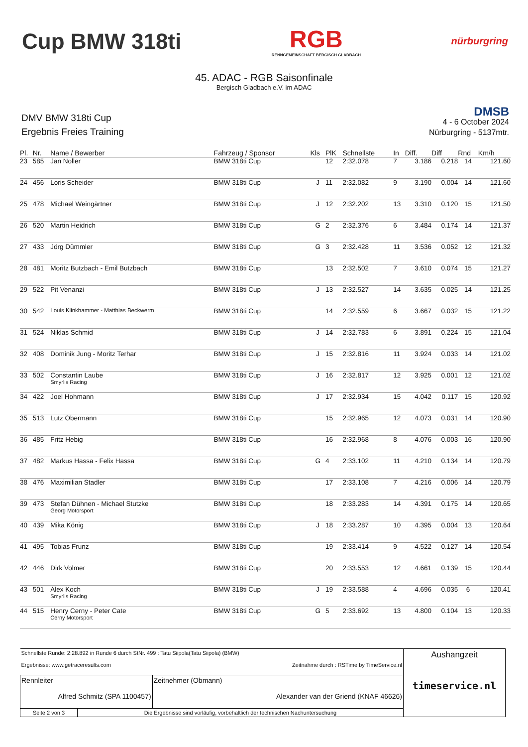Cup BMW 318ti
RGB
RENNGEMEINSCHAFT BERGISCH GLADBACH
nürburgring
45. ADAC - RGB Saisonfinale
Bergisch Gladbach e.V. im ADAC
DMV BMW 318ti Cup
Ergebnis Freies Training
DMSB
4 - 6 October 2024
Nürburgring - 5137mtr.
| Pl. | Nr. | Name / Bewerber | Fahrzeug / Sponsor | Kls | PlK | Schnellste | In | Diff. | Diff | Rnd | Km/h |
| --- | --- | --- | --- | --- | --- | --- | --- | --- | --- | --- | --- |
| 23 | 585 | Jan Noller | BMW 318ti Cup | | 12 | 2:32.078 | 7 | 3.186 | 0.218 | 14 | 121.60 |
| 24 | 456 | Loris Scheider | BMW 318ti Cup | J | 11 | 2:32.082 | 9 | 3.190 | 0.004 | 14 | 121.60 |
| 25 | 478 | Michael Weingärtner | BMW 318ti Cup | J | 12 | 2:32.202 | 13 | 3.310 | 0.120 | 15 | 121.50 |
| 26 | 520 | Martin Heidrich | BMW 318ti Cup | G | 2 | 2:32.376 | 6 | 3.484 | 0.174 | 14 | 121.37 |
| 27 | 433 | Jörg Dümmler | BMW 318ti Cup | G | 3 | 2:32.428 | 11 | 3.536 | 0.052 | 12 | 121.32 |
| 28 | 481 | Moritz Butzbach - Emil Butzbach | BMW 318ti Cup | | 13 | 2:32.502 | 7 | 3.610 | 0.074 | 15 | 121.27 |
| 29 | 522 | Pit Venanzi | BMW 318ti Cup | J | 13 | 2:32.527 | 14 | 3.635 | 0.025 | 14 | 121.25 |
| 30 | 542 | Louis Klinkhammer - Matthias Beckwerm | BMW 318ti Cup | | 14 | 2:32.559 | 6 | 3.667 | 0.032 | 15 | 121.22 |
| 31 | 524 | Niklas Schmid | BMW 318ti Cup | J | 14 | 2:32.783 | 6 | 3.891 | 0.224 | 15 | 121.04 |
| 32 | 408 | Dominik Jung - Moritz Terhar | BMW 318ti Cup | J | 15 | 2:32.816 | 11 | 3.924 | 0.033 | 14 | 121.02 |
| 33 | 502 | Constantin Laube Smyrlis Racing | BMW 318ti Cup | J | 16 | 2:32.817 | 12 | 3.925 | 0.001 | 12 | 121.02 |
| 34 | 422 | Joel Hohmann | BMW 318ti Cup | J | 17 | 2:32.934 | 15 | 4.042 | 0.117 | 15 | 120.92 |
| 35 | 513 | Lutz Obermann | BMW 318ti Cup | | 15 | 2:32.965 | 12 | 4.073 | 0.031 | 14 | 120.90 |
| 36 | 485 | Fritz Hebig | BMW 318ti Cup | | 16 | 2:32.968 | 8 | 4.076 | 0.003 | 16 | 120.90 |
| 37 | 482 | Markus Hassa - Felix Hassa | BMW 318ti Cup | G | 4 | 2:33.102 | 11 | 4.210 | 0.134 | 14 | 120.79 |
| 38 | 476 | Maximilian Stadler | BMW 318ti Cup | | 17 | 2:33.108 | 7 | 4.216 | 0.006 | 14 | 120.79 |
| 39 | 473 | Stefan Dühnen - Michael Stutzke Georg Motorsport | BMW 318ti Cup | | 18 | 2:33.283 | 14 | 4.391 | 0.175 | 14 | 120.65 |
| 40 | 439 | Mika König | BMW 318ti Cup | J | 18 | 2:33.287 | 10 | 4.395 | 0.004 | 13 | 120.64 |
| 41 | 495 | Tobias Frunz | BMW 318ti Cup | | 19 | 2:33.414 | 9 | 4.522 | 0.127 | 14 | 120.54 |
| 42 | 446 | Dirk Volmer | BMW 318ti Cup | | 20 | 2:33.553 | 12 | 4.661 | 0.139 | 15 | 120.44 |
| 43 | 501 | Alex Koch Smyrlis Racing | BMW 318ti Cup | J | 19 | 2:33.588 | 4 | 4.696 | 0.035 | 6 | 120.41 |
| 44 | 515 | Henry Cerny - Peter Cate Cerny Motorsport | BMW 318ti Cup | G | 5 | 2:33.692 | 13 | 4.800 | 0.104 | 13 | 120.33 |
| Schnellste Runde: 2:28.892 in Runde 6 durch StNr. 499 : Tatu Siipola(Tatu Siipola) (BMW) Ergebnisse: www.getraceresults.com Zeitnahme durch : RSTime by TimeService.nl | | | Aushangzeit timeservice.nl |
| Rennleiter Alfred Schmitz (SPA 1100457) | | Zeitnehmer (Obmann) Alexander van der Griend (KNAF 46626) | |
| Seite 2 von 3 | Die Ergebnisse sind vorläufig, vorbehaltlich der technischen Nachuntersuchung | | |